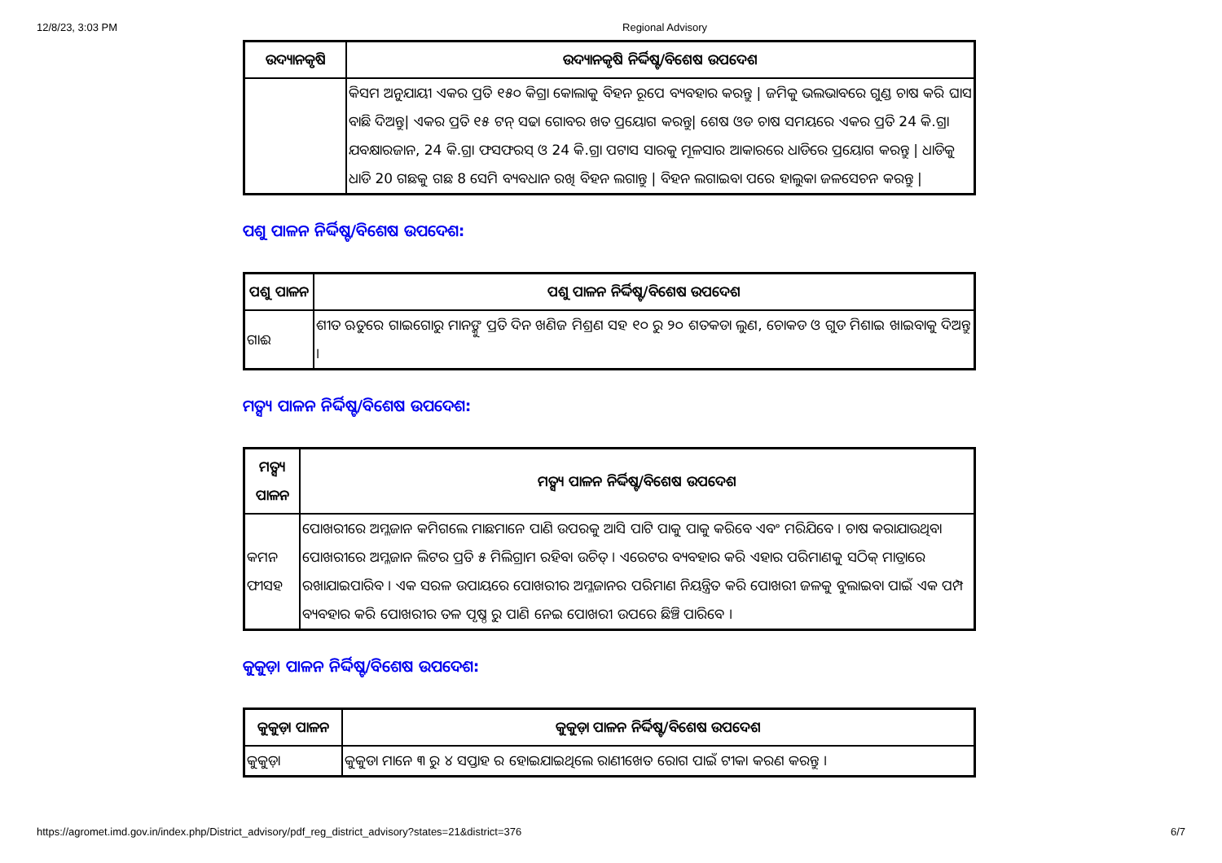12/8/23, 3:03 PM Regional Advisory
| ଉଦ୍ୟାନକୃଷି | ଉଦ୍ୟାନକୃଷି ନିର୍ଦ୍ଦିଷ୍ଟ/ବିଶେଷ ଉପଦେଶ |
| --- | --- |
| | କିସମ ଅନୁଯାୟୀ ଏକର ପ୍ରତି ୧୫୦ କିଗ୍ରା କୋଲାକୁ ବିହନ ରୂପେ ବ୍ୟବହାର କରନ୍ତୁ / ଜମିକୁ ଭଲଭାବରେ ଗୁଣ୍ଡ ଚାଷ କରି ଘାସ ବାଛି ଦିଅନ୍ତୁ/ ଏକର ପ୍ରତି ୧୫ ଟନ୍ ସଢା ଗୋବର ଖତ ପ୍ରୟୋଗ କରନ୍ତୁ/ ଶେଷ ଓଡ ଚାଷ ସମୟରେ ଏକର ପ୍ରତି 24 କି.ଗ୍ରା ଯବକ୍ଷାରଜାନ, 24 କି.ଗ୍ରା ଫସଫରସ୍ ଓ 24 କି.ଗ୍ରା ପଟାସ ସାରକୁ ମୂଳସାର ଆକାରରେ ଧାଡିରେ ପ୍ରୟୋଗ କରନ୍ତୁ / ଧାଡିକୁ ଧାଡି 20 ଗଛକୁ ଗଛ 8 ସେମି ବ୍ୟବଧାନ ରଖି ବିହନ ଲଗାନ୍ତୁ / ବିହନ ଲଗାଇବା ପରେ ହାଲୁକା ଜଳସେଚନ କରନ୍ତୁ / |
ପଶୁ ପାଳନ ନିର୍ଦ୍ଦିଷ୍ଟ/ବିଶେଷ ଉପଦେଶ:
| ପଶୁ ପାଳନ | ପଶୁ ପାଳନ ନିର୍ଦ୍ଦିଷ୍ଟ/ବିଶେଷ ଉପଦେଶ |
| --- | --- |
| ଗାଈ | ଶୀତ ଋତୁରେ ଗାଇଗୋରୁ ମାନଙ୍କୁ ପ୍ରତି ଦିନ ଖଣିଜ ମିଶ୍ରଣ ସହ ୧୦ ରୁ ୨୦ ଶତକଡା ଲୁଣ, ଚୋକଡ ଓ ଗୁଡ ମିଶାଇ ଖାଇବାକୁ ଦିଅନ୍ତୁ । |
ମତ୍ସ୍ୟ ପାଳନ ନିର୍ଦ୍ଦିଷ୍ଟ/ବିଶେଷ ଉପଦେଶ:
| ମତ୍ସ୍ୟ ପାଳନ | ମତ୍ସ୍ୟ ପାଳନ ନିର୍ଦ୍ଦିଷ୍ଟ/ବିଶେଷ ଉପଦେଶ |
| --- | --- |
| କମନ ଫୀସହ | ପୋଖରୀରେ ଅମ୍ଳଜାନ କମିଗଲେ ମାଛମାନେ ପାଣି ଉପରକୁ ଆସି ପାଟି ପାକୁ ପାକୁ କରିବେ ଏବଂ ମରିଯିବେ । ଚାଷ କରାଯାଉଥିବା ପୋଖରୀରେ ଅମ୍ଳଜାନ ଲିଟର ପ୍ରତି ୫ ମିଲିଗ୍ରାମ ରହିବା ଉଚିତ୍ । ଏରେଟର ବ୍ୟବହାର କରି ଏହାର ପରିମାଣକୁ ସଠିକ୍ ମାତ୍ରାରେ ରଖାଯାଇପାରିବ । ଏକ ସରଳ ଉପାୟରେ ପୋଖରୀର ଅମ୍ଳଜାନର ପରିମାଣ ନିୟନ୍ତ୍ରିତ କରି ପୋଖରୀ ଜଳକୁ ବୁଲାଇବା ପାଇଁ ଏକ ପମ୍ପ ବ୍ୟବହାର କରି ପୋଖରୀର ତଳ ପୃଷ୍ଠ ରୁ ପାଣି ନେଇ ପୋଖରୀ ଉପରେ ଛିଞ୍ଚି ପାରିବେ । |
କୁକୁଡ଼ା ପାଳନ ନିର୍ଦ୍ଦିଷ୍ଟ/ବିଶେଷ ଉପଦେଶ:
| କୁକୁଡ଼ା ପାଳନ | କୁକୁଡ଼ା ପାଳନ ନିର୍ଦ୍ଦିଷ୍ଟ/ବିଶେଷ ଉପଦେଶ |
| --- | --- |
| କୁକୁଡ଼ା | କୁକୁଡା ମାନେ ୩ ରୁ ୪ ସପ୍ତାହ ର ହୋଇଯାଇଥିଲେ ରାଣୀଖେତ ରୋଗ ପାଇଁ ଟୀକା କରଣ କରନ୍ତୁ । |
https://agromet.imd.gov.in/index.php/District_advisory/pdf_reg_district_advisory?states=21&district=376 6/7